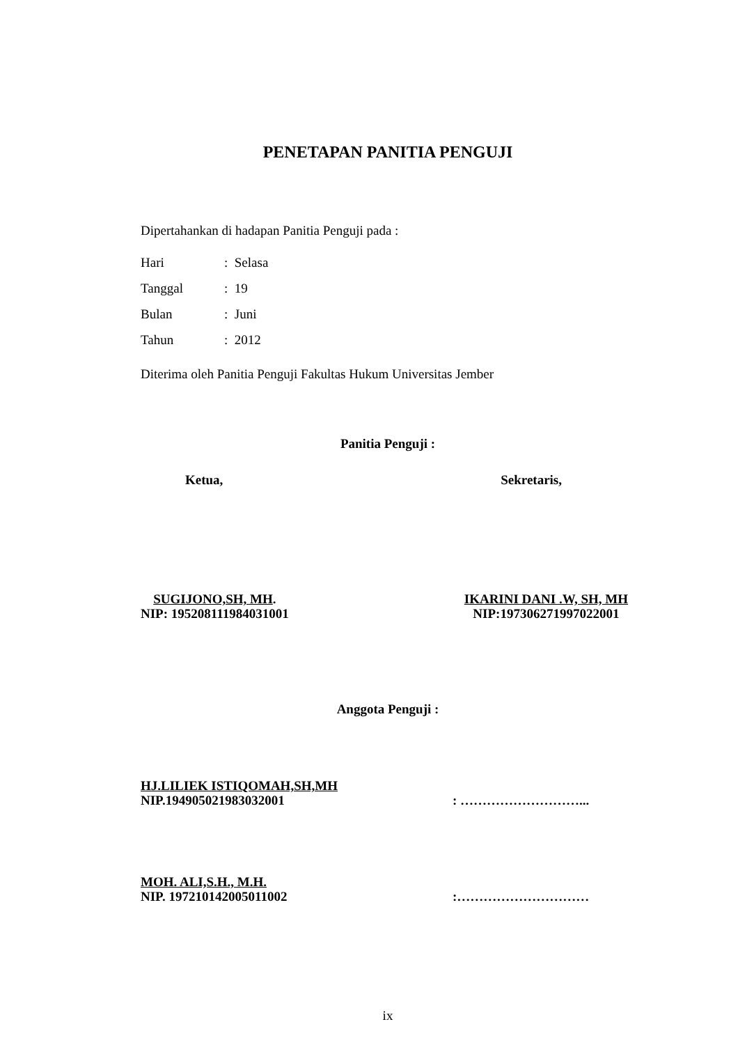PENETAPAN PANITIA PENGUJI
Dipertahankan di hadapan Panitia Penguji pada :
Hari: Selasa
Tanggal: 19
Bulan: Juni
Tahun: 2012
Diterima oleh Panitia Penguji Fakultas Hukum Universitas Jember
Panitia Penguji :
Ketua, Sekretaris,
SUGIJONO,SH, MH.
NIP: 195208111984031001
IKARINI DANI .W, SH, MH
NIP:197306271997022001
Anggota Penguji :
HJ.LILIEK ISTIQOMAH,SH,MH
NIP.194905021983032001
: ………………………...
MOH. ALI,S.H., M.H.
NIP. 197210142005011002
:…………………………
ix